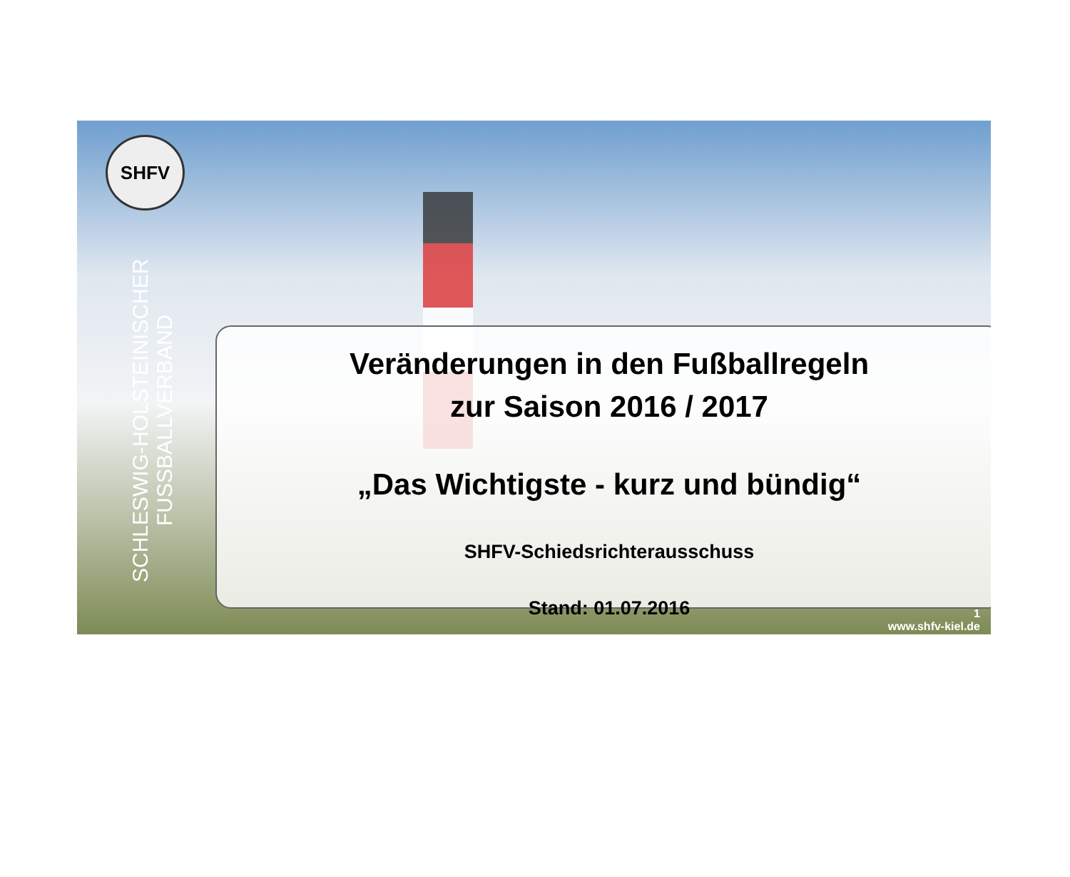SHFV
SCHLESWIG-HOLSTEINISCHER FUSSBALLVERBAND
Veränderungen in den Fußballregeln
zur Saison 2016 / 2017
„Das Wichtigste - kurz und bündig“
SHFV-Schiedsrichterausschuss
Stand: 01.07.2016
1
www.shfv-kiel.de